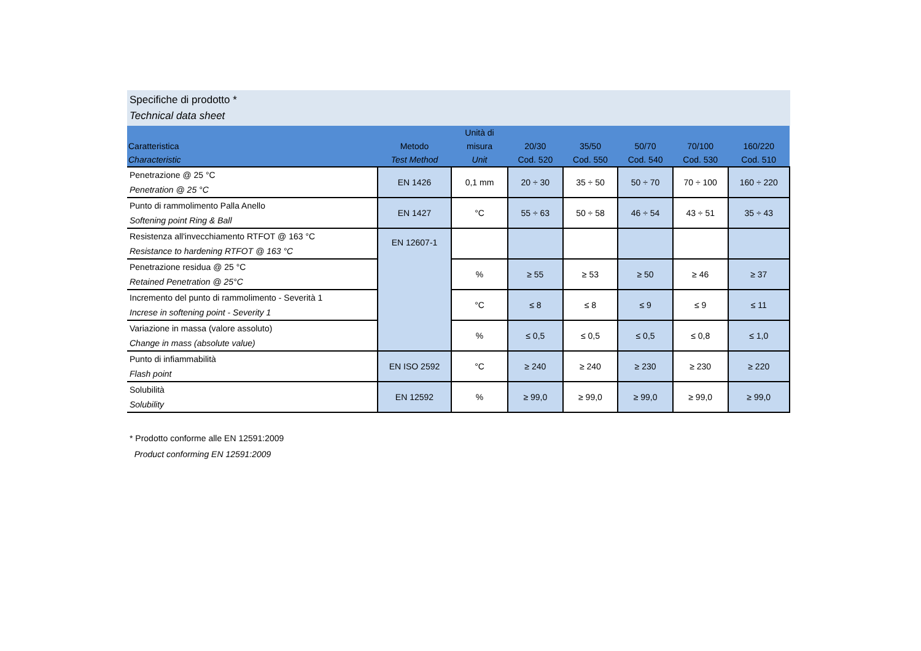Specifiche di prodotto *
Technical data sheet
| Caratteristica Characteristic | Metodo Test Method | Unità di misura Unit | 20/30 Cod. 520 | 35/50 Cod. 550 | 50/70 Cod. 540 | 70/100 Cod. 530 | 160/220 Cod. 510 |
| --- | --- | --- | --- | --- | --- | --- | --- |
| Penetrazione @ 25 °C Penetration @ 25 °C | EN 1426 | 0,1 mm | 20 ÷ 30 | 35 ÷ 50 | 50 ÷ 70 | 70 ÷ 100 | 160 ÷ 220 |
| Punto di rammolimento Palla Anello Softening point Ring & Ball | EN 1427 | °C | 55 ÷ 63 | 50 ÷ 58 | 46 ÷ 54 | 43 ÷ 51 | 35 ÷ 43 |
| Resistenza all'invecchiamento RTFOT @ 163 °C Resistance to hardening RTFOT @ 163 °C | EN 12607-1 | | | | | | |
| Penetrazione residua @ 25 °C Retained Penetration @ 25°C | | % | ≥ 55 | ≥ 53 | ≥ 50 | ≥ 46 | ≥ 37 |
| Incremento del punto di rammolimento - Severità 1 Increse in softening point - Severity 1 | | °C | ≤ 8 | ≤ 8 | ≤ 9 | ≤ 9 | ≤ 11 |
| Variazione in massa (valore assoluto) Change in mass (absolute value) | | % | ≤ 0,5 | ≤ 0,5 | ≤ 0,5 | ≤ 0,8 | ≤ 1,0 |
| Punto di infiammabilità Flash point | EN ISO 2592 | °C | ≥ 240 | ≥ 240 | ≥ 230 | ≥ 230 | ≥ 220 |
| Solubilità Solubility | EN 12592 | % | ≥ 99,0 | ≥ 99,0 | ≥ 99,0 | ≥ 99,0 | ≥ 99,0 |
* Prodotto conforme alle EN 12591:2009
Product conforming EN 12591:2009